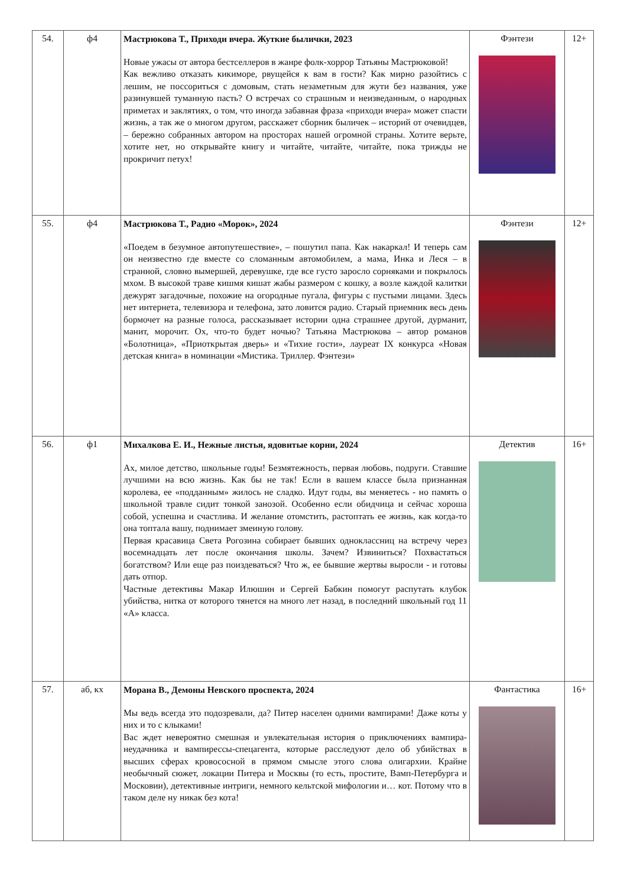| 54. | ф4 | Мастрюкова Т., Приходи вчера. Жуткие былички, 2023 Новые ужасы от автора бестселлеров в жанре фолк-хоррор Татьяны Мастрюковой! Как вежливо отказать кикиморе, рвущейся к вам в гости? Как мирно разойтись с лешим, не поссориться с домовым, стать незаметным для жути без названия, уже разинувшей туманную пасть? О встречах со страшным и неизведанным, о народных приметах и заклятиях, о том, что иногда забавная фраза «приходи вчера» может спасти жизнь, а так же о многом другом, расскажет сборник быличек – историй от очевидцев, – бережно собранных автором на просторах нашей огромной страны. Хотите верьте, хотите нет, но открывайте книгу и читайте, читайте, читайте, пока трижды не прокричит петух! | Фэнтези | 12+ |
| 55. | ф4 | Мастрюкова Т., Радио «Морок», 2024 «Поедем в безумное автопутешествие», – пошутил папа. Как накаркал! И теперь сам он неизвестно где вместе со сломанным автомобилем, а мама, Инка и Леся – в странной, словно вымершей, деревушке, где все густо заросло сорняками и покрылось мхом. В высокой траве кишмя кишат жабы размером с кошку, а возле каждой калитки дежурят загадочные, похожие на огородные пугала, фигуры с пустыми лицами. Здесь нет интернета, телевизора и телефона, зато ловится радио. Старый приемник весь день бормочет на разные голоса, рассказывает истории одна страшнее другой, дурманит, манит, морочит. Ох, что-то будет ночью? Татьяна Мастрюкова – автор романов «Болотница», «Приоткрытая дверь» и «Тихие гости», лауреат IX конкурса «Новая детская книга» в номинации «Мистика. Триллер. Фэнтези» | Фэнтези | 12+ |
| 56. | ф1 | Михалкова Е. И., Нежные листья, ядовитые корни, 2024 Ах, милое детство, школьные годы! Безмятежность, первая любовь, подруги. Ставшие лучшими на всю жизнь. Как бы не так! Если в вашем классе была признанная королева, ее «подданным» жилось не сладко. Идут годы, вы меняетесь - но память о школьной травле сидит тонкой занозой. Особенно если обидчица и сейчас хороша собой, успешна и счастлива. И желание отомстить, растоптать ее жизнь, как когда-то она топтала вашу, поднимает змеиную голову. Первая красавица Света Рогозина собирает бывших одноклассниц на встречу через восемнадцать лет после окончания школы. Зачем? Извиниться? Похвастаться богатством? Или еще раз поиздеваться? Что ж, ее бывшие жертвы выросли - и готовы дать отпор. Частные детективы Макар Илюшин и Сергей Бабкин помогут распутать клубок убийства, нитка от которого тянется на много лет назад, в последний школьный год 11 «А» класса. | Детектив | 16+ |
| 57. | аб, кх | Морана В., Демоны Невского проспекта, 2024 Мы ведь всегда это подозревали, да? Питер населен одними вампирами! Даже коты у них и то с клыками! Вас ждет невероятно смешная и увлекательная история о приключениях вампира-неудачника и вампирессы-спецагента, которые расследуют дело об убийствах в высших сферах кровососной в прямом смысле этого слова олигархии. Крайне необычный сюжет, локации Питера и Москвы (то есть, простите, Вамп-Петербурга и Московии), детективные интриги, немного кельтской мифологии и… кот. Потому что в таком деле ну никак без кота! | Фантастика | 16+ |